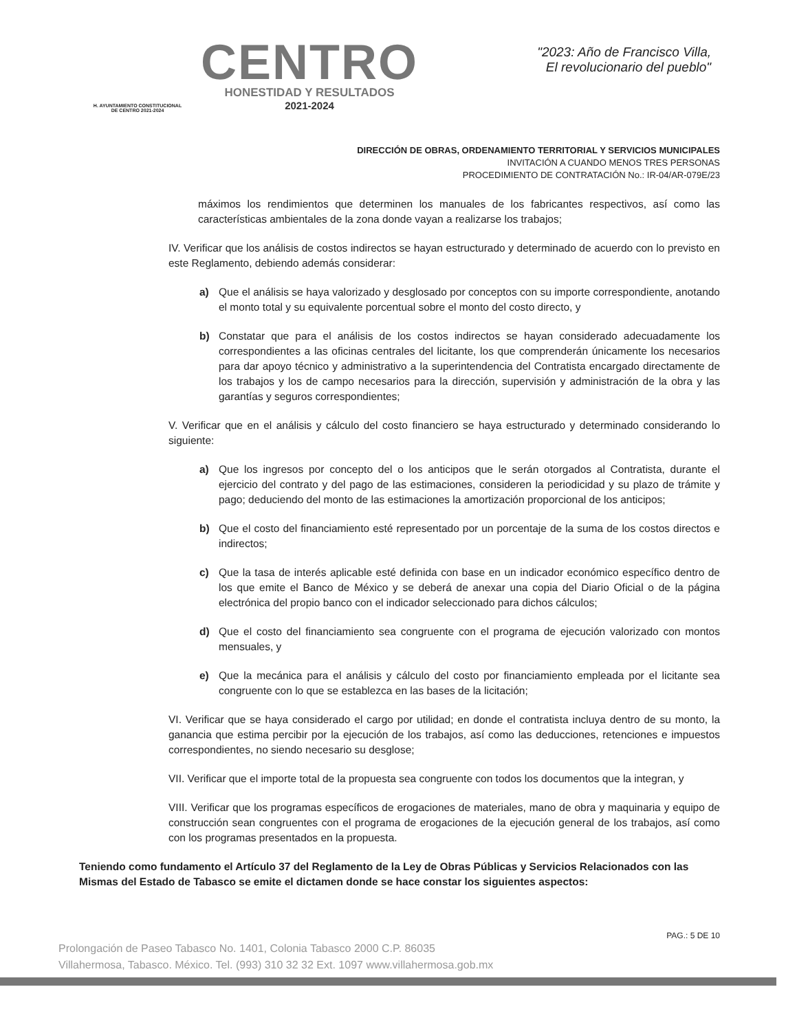H. AYUNTAMIENTO CONSTITUCIONAL
DE CENTRO 2021-2024
CENTRO
HONESTIDAD Y RESULTADOS
2021-2024
"2023: Año de Francisco Villa,
El revolucionario del pueblo"
DIRECCIÓN DE OBRAS, ORDENAMIENTO TERRITORIAL Y SERVICIOS MUNICIPALES
INVITACIÓN A CUANDO MENOS TRES PERSONAS
PROCEDIMIENTO DE CONTRATACIÓN No.: IR-04/AR-079E/23
máximos los rendimientos que determinen los manuales de los fabricantes respectivos, así como las características ambientales de la zona donde vayan a realizarse los trabajos;
IV. Verificar que los análisis de costos indirectos se hayan estructurado y determinado de acuerdo con lo previsto en este Reglamento, debiendo además considerar:
a) Que el análisis se haya valorizado y desglosado por conceptos con su importe correspondiente, anotando el monto total y su equivalente porcentual sobre el monto del costo directo, y
b) Constatar que para el análisis de los costos indirectos se hayan considerado adecuadamente los correspondientes a las oficinas centrales del licitante, los que comprenderán únicamente los necesarios para dar apoyo técnico y administrativo a la superintendencia del Contratista encargado directamente de los trabajos y los de campo necesarios para la dirección, supervisión y administración de la obra y las garantías y seguros correspondientes;
V. Verificar que en el análisis y cálculo del costo financiero se haya estructurado y determinado considerando lo siguiente:
a) Que los ingresos por concepto del o los anticipos que le serán otorgados al Contratista, durante el ejercicio del contrato y del pago de las estimaciones, consideren la periodicidad y su plazo de trámite y pago; deduciendo del monto de las estimaciones la amortización proporcional de los anticipos;
b) Que el costo del financiamiento esté representado por un porcentaje de la suma de los costos directos e indirectos;
c) Que la tasa de interés aplicable esté definida con base en un indicador económico específico dentro de los que emite el Banco de México y se deberá de anexar una copia del Diario Oficial o de la página electrónica del propio banco con el indicador seleccionado para dichos cálculos;
d) Que el costo del financiamiento sea congruente con el programa de ejecución valorizado con montos mensuales, y
e) Que la mecánica para el análisis y cálculo del costo por financiamiento empleada por el licitante sea congruente con lo que se establezca en las bases de la licitación;
VI. Verificar que se haya considerado el cargo por utilidad; en donde el contratista incluya dentro de su monto, la ganancia que estima percibir por la ejecución de los trabajos, así como las deducciones, retenciones e impuestos correspondientes, no siendo necesario su desglose;
VII. Verificar que el importe total de la propuesta sea congruente con todos los documentos que la integran, y
VIII. Verificar que los programas específicos de erogaciones de materiales, mano de obra y maquinaria y equipo de construcción sean congruentes con el programa de erogaciones de la ejecución general de los trabajos, así como con los programas presentados en la propuesta.
Teniendo como fundamento el Artículo 37 del Reglamento de la Ley de Obras Públicas y Servicios Relacionados con las Mismas del Estado de Tabasco se emite el dictamen donde se hace constar los siguientes aspectos:
PAG.: 5 DE 10
Prolongación de Paseo Tabasco No. 1401, Colonia Tabasco 2000 C.P. 86035
Villahermosa, Tabasco. México. Tel. (993) 310 32 32 Ext. 1097 www.villahermosa.gob.mx